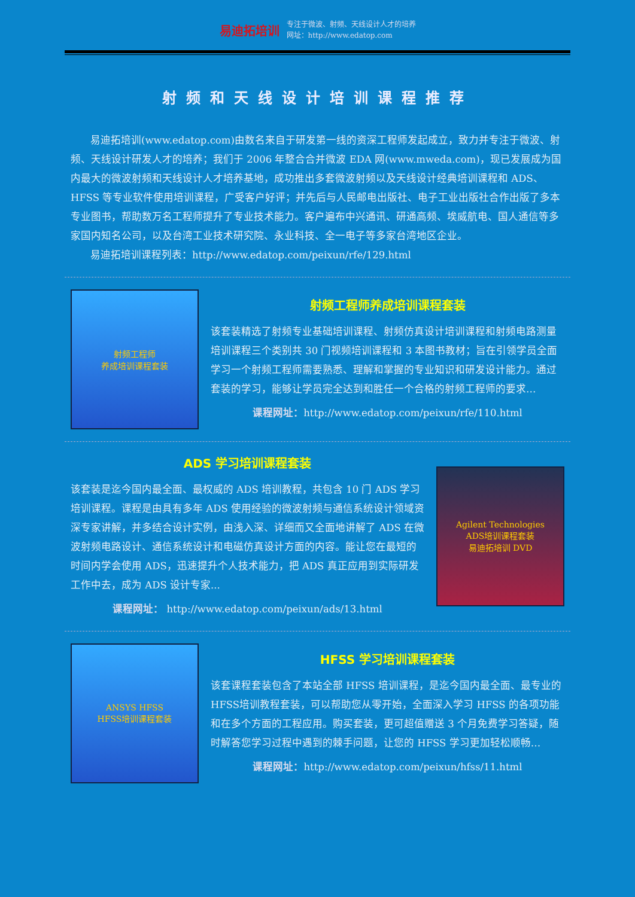易迪拓培训
专注于微波、射频、天线设计人才的培养
网址：http://www.edatop.com
射频和天线设计培训课程推荐
易迪拓培训(www.edatop.com)由数名来自于研发第一线的资深工程师发起成立，致力并专注于微波、射频、天线设计研发人才的培养；我们于 2006 年整合合并微波 EDA 网(www.mweda.com)，现已发展成为国内最大的微波射频和天线设计人才培养基地，成功推出多套微波射频以及天线设计经典培训课程和 ADS、HFSS 等专业软件使用培训课程，广受客户好评；并先后与人民邮电出版社、电子工业出版社合作出版了多本专业图书，帮助数万名工程师提升了专业技术能力。客户遍布中兴通讯、研通高频、埃威航电、国人通信等多家国内知名公司，以及台湾工业技术研究院、永业科技、全一电子等多家台湾地区企业。
易迪拓培训课程列表：http://www.edatop.com/peixun/rfe/129.html
射频工程师
养成培训课程套装
射频工程师养成培训课程套装
该套装精选了射频专业基础培训课程、射频仿真设计培训课程和射频电路测量培训课程三个类别共 30 门视频培训课程和 3 本图书教材；旨在引领学员全面学习一个射频工程师需要熟悉、理解和掌握的专业知识和研发设计能力。通过套装的学习，能够让学员完全达到和胜任一个合格的射频工程师的要求…
课程网址：http://www.edatop.com/peixun/rfe/110.html
ADS 学习培训课程套装
该套装是迄今国内最全面、最权威的 ADS 培训教程，共包含 10 门 ADS 学习培训课程。课程是由具有多年 ADS 使用经验的微波射频与通信系统设计领域资深专家讲解，并多结合设计实例，由浅入深、详细而又全面地讲解了 ADS 在微波射频电路设计、通信系统设计和电磁仿真设计方面的内容。能让您在最短的时间内学会使用 ADS，迅速提升个人技术能力，把 ADS 真正应用到实际研发工作中去，成为 ADS 设计专家...
课程网址： http://www.edatop.com/peixun/ads/13.html
Agilent Technologies
ADS培训课程套装
易迪拓培训 DVD
ANSYS HFSS
HFSS培训课程套装
HFSS 学习培训课程套装
该套课程套装包含了本站全部 HFSS 培训课程，是迄今国内最全面、最专业的HFSS培训教程套装，可以帮助您从零开始，全面深入学习 HFSS 的各项功能和在多个方面的工程应用。购买套装，更可超值赠送 3 个月免费学习答疑，随时解答您学习过程中遇到的棘手问题，让您的 HFSS 学习更加轻松顺畅…
课程网址：http://www.edatop.com/peixun/hfss/11.html